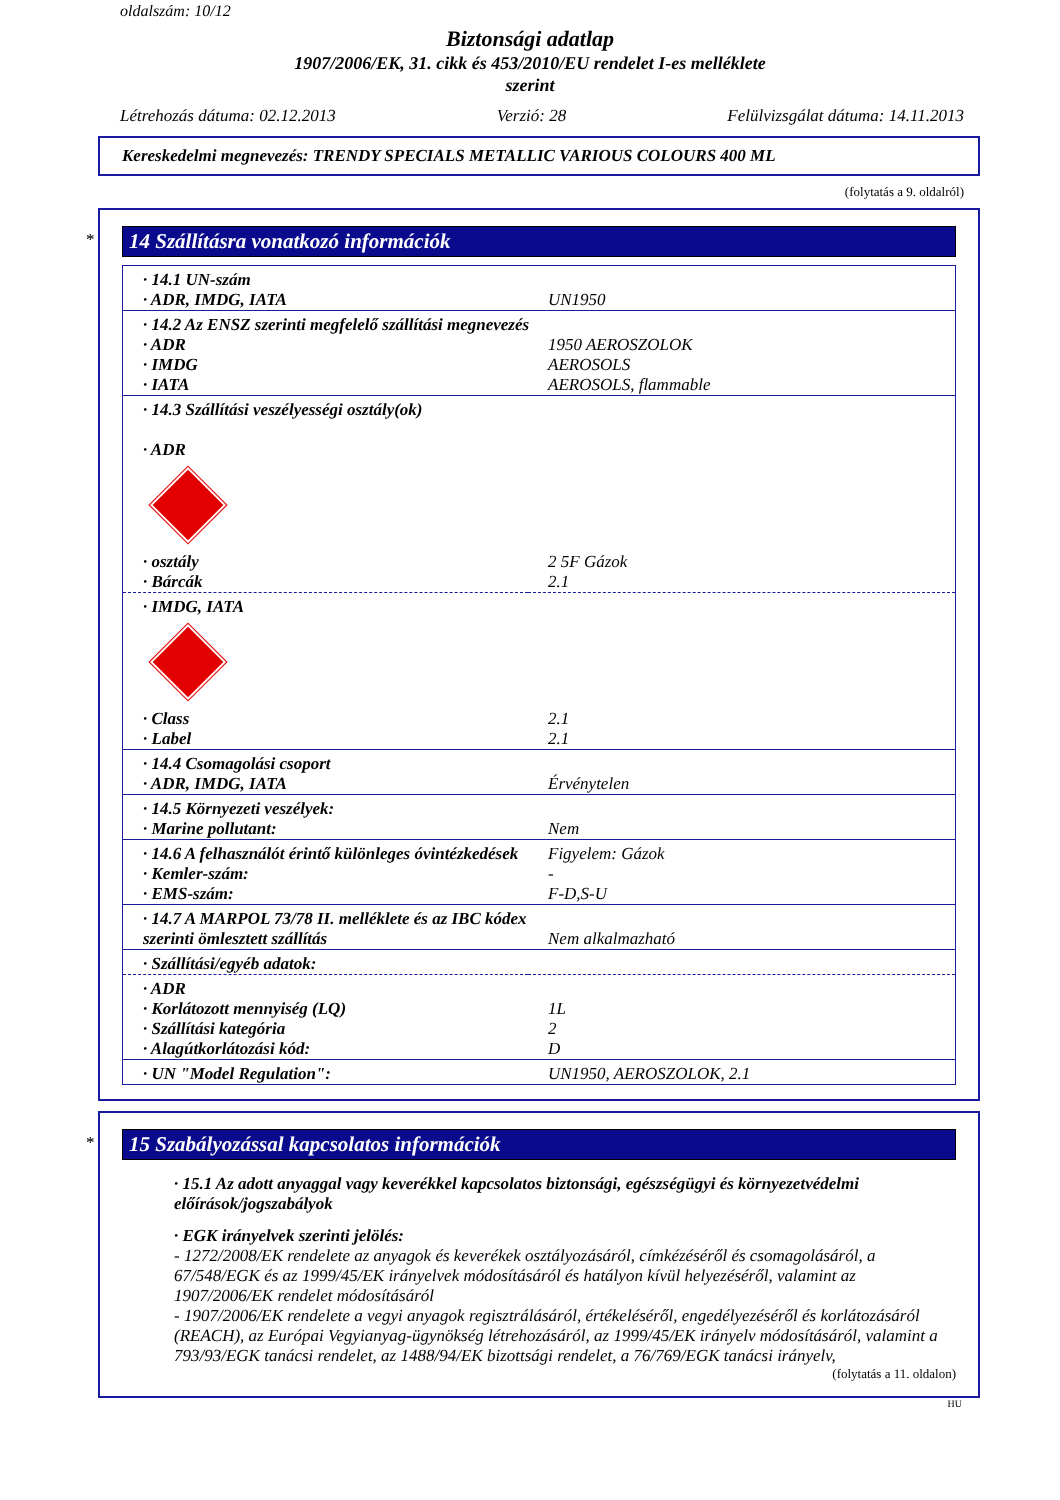oldalszám: 10/12
Biztonsági adatlap
1907/2006/EK, 31. cikk és 453/2010/EU rendelet I-es melléklete
szerint
Létrehozás dátuma: 02.12.2013 Verzió: 28 Felülvizsgálat dátuma: 14.11.2013
Kereskedelmi megnevezés: TRENDY SPECIALS METALLIC VARIOUS COLOURS 400 ML
(folytatás a 9. oldalról)
*
14 Szállításra vonatkozó információk
| · 14.1 UN-szám | |
| · ADR, IMDG, IATA | UN1950 |
| · 14.2 Az ENSZ szerinti megfelelő szállítási megnevezés | |
| · ADR | 1950 AEROSZOLOK |
| · IMDG | AEROSOLS |
| · IATA | AEROSOLS, flammable |
| · 14.3 Szállítási veszélyességi osztály(ok) · ADR | |
| · osztály | 2 5F Gázok |
| · Bárcák | 2.1 |
| · IMDG, IATA | |
| · Class | 2.1 |
| · Label | 2.1 |
| · 14.4 Csomagolási csoport | |
| · ADR, IMDG, IATA | Érvénytelen |
| · 14.5 Környezeti veszélyek: | |
| · Marine pollutant: | Nem |
| · 14.6 A felhasználót érintő különleges óvintézkedések | Figyelem: Gázok |
| · Kemler-szám: | - |
| · EMS-szám: | F-D,S-U |
| · 14.7 A MARPOL 73/78 II. melléklete és az IBC kódex szerinti ömlesztett szállítás | Nem alkalmazható |
| · Szállítási/egyéb adatok: | |
| · ADR | |
| · Korlátozott mennyiség (LQ) | 1L |
| · Szállítási kategória | 2 |
| · Alagútkorlátozási kód: | D |
| · UN "Model Regulation": | UN1950, AEROSZOLOK, 2.1 |
*
15 Szabályozással kapcsolatos információk
· 15.1 Az adott anyaggal vagy keverékkel kapcsolatos biztonsági, egészségügyi és környezetvédelmi előírások/jogszabályok
· EGK irányelvek szerinti jelölés:
- 1272/2008/EK rendelete az anyagok és keverékek osztályozásáról, címkézéséről és csomagolásáról, a 67/548/EGK és az 1999/45/EK irányelvek módosításáról és hatályon kívül helyezéséről, valamint az 1907/2006/EK rendelet módosításáról
- 1907/2006/EK rendelete a vegyi anyagok regisztrálásáról, értékeléséről, engedélyezéséről és korlátozásáról (REACH), az Európai Vegyianyag-ügynökség létrehozásáról, az 1999/45/EK irányelv módosításáról, valamint a 793/93/EGK tanácsi rendelet, az 1488/94/EK bizottsági rendelet, a 76/769/EGK tanácsi irányelv,
(folytatás a 11. oldalon)
HU